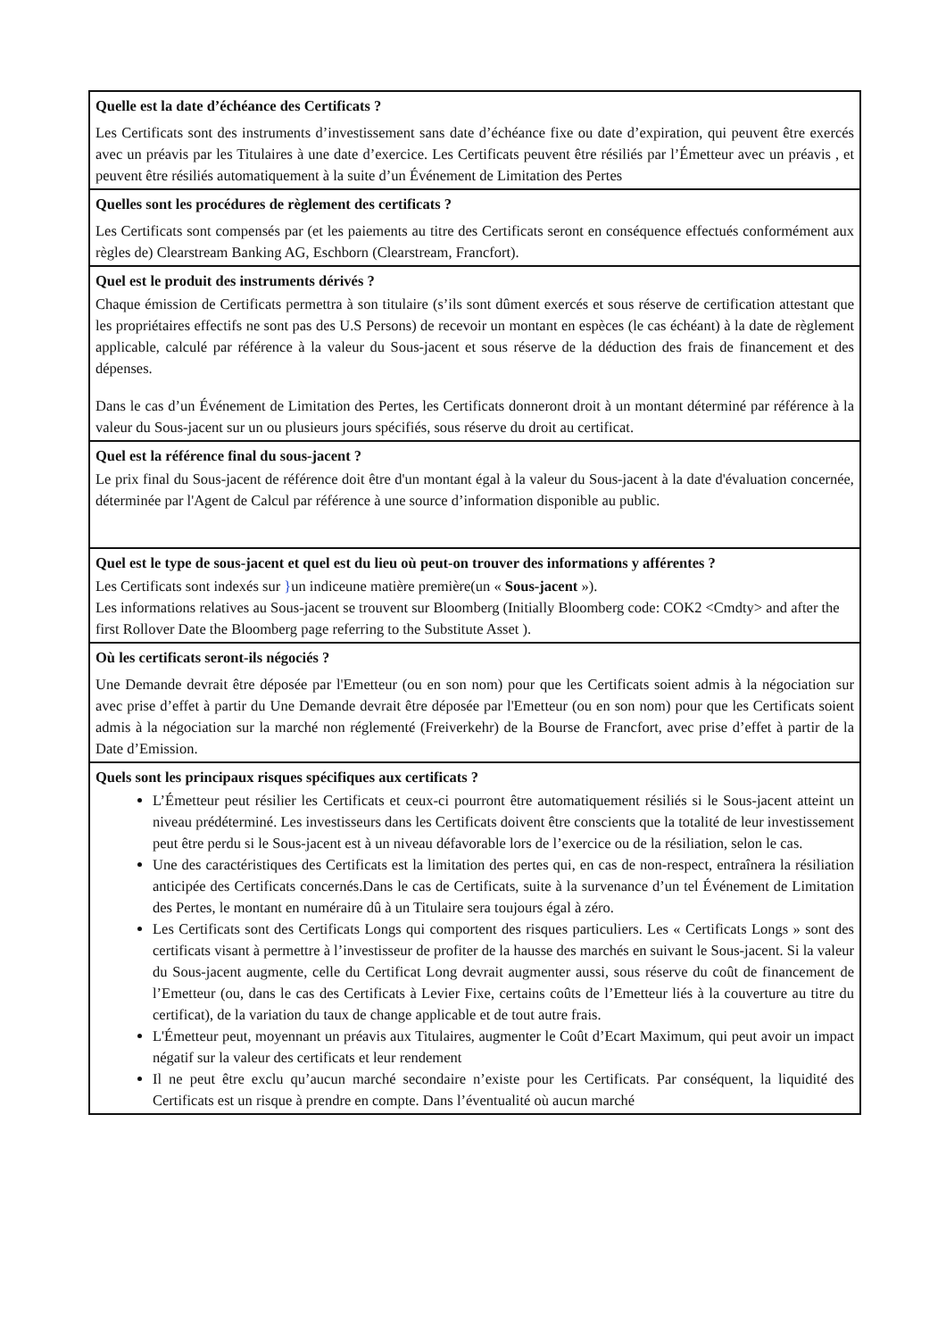| Quelle est la date d’échéance des Certificats ? Les Certificats sont des instruments d’investissement sans date d’échéance fixe ou date d’expiration, qui peuvent être exercés avec un préavis par les Titulaires à une date d’exercice. Les Certificats peuvent être résiliés par l’Émetteur avec un préavis , et peuvent être résiliés automatiquement à la suite d’un Événement de Limitation des Pertes |
| Quelles sont les procédures de règlement des certificats ? Les Certificats sont compensés par (et les paiements au titre des Certificats seront en conséquence effectués conformément aux règles de) Clearstream Banking AG, Eschborn (Clearstream, Francfort). |
| Quel est le produit des instruments dérivés ? Chaque émission de Certificats permettra à son titulaire (s’ils sont dûment exercés et sous réserve de certification attestant que les propriétaires effectifs ne sont pas des U.S Persons) de recevoir un montant en espèces (le cas échéant) à la date de règlement applicable, calculé par référence à la valeur du Sous-jacent et sous réserve de la déduction des frais de financement et des dépenses. Dans le cas d’un Événement de Limitation des Pertes, les Certificats donneront droit à un montant déterminé par référence à la valeur du Sous-jacent sur un ou plusieurs jours spécifiés, sous réserve du droit au certificat. |
| Quel est la référence final du sous-jacent ? Le prix final du Sous-jacent de référence doit être d'un montant égal à la valeur du Sous-jacent à la date d'évaluation concernée, déterminée par l'Agent de Calcul par référence à une source d’information disponible au public. |
| Quel est le type de sous-jacent et quel est du lieu où peut-on trouver des informations y afférentes ? Les Certificats sont indexés sur } un indiceune matière première(un « Sous-jacent »). Les informations relatives au Sous-jacent se trouvent sur Bloomberg (Initially Bloomberg code: COK2 <Cmdty> and after the first Rollover Date the Bloomberg page referring to the Substitute Asset ). |
| Où les certificats seront-ils négociés ? Une Demande devrait être déposée par l'Emetteur (ou en son nom) pour que les Certificats soient admis à la négociation sur avec prise d’effet à partir du Une Demande devrait être déposée par l'Emetteur (ou en son nom) pour que les Certificats soient admis à la négociation sur la marché non réglementé (Freiverkehr) de la Bourse de Francfort, avec prise d’effet à partir de la Date d’Emission. |
| Quels sont les principaux risques spécifiques aux certificats ? L’Émetteur peut résilier les Certificats et ceux-ci pourront être automatiquement résiliés si le Sous-jacent atteint un niveau prédéterminé. Les investisseurs dans les Certificats doivent être conscients que la totalité de leur investissement peut être perdu si le Sous-jacent est à un niveau défavorable lors de l’exercice ou de la résiliation, selon le cas. Une des caractéristiques des Certificats est la limitation des pertes qui, en cas de non-respect, entraînera la résiliation anticipée des Certificats concernés.Dans le cas de Certificats, suite à la survenance d’un tel Événement de Limitation des Pertes, le montant en numéraire dû à un Titulaire sera toujours égal à zéro. Les Certificats sont des Certificats Longs qui comportent des risques particuliers. Les « Certificats Longs » sont des certificats visant à permettre à l’investisseur de profiter de la hausse des marchés en suivant le Sous-jacent. Si la valeur du Sous-jacent augmente, celle du Certificat Long devrait augmenter aussi, sous réserve du coût de financement de l’Emetteur (ou, dans le cas des Certificats à Levier Fixe, certains coûts de l’Emetteur liés à la couverture au titre du certificat), de la variation du taux de change applicable et de tout autre frais. L'Émetteur peut, moyennant un préavis aux Titulaires, augmenter le Coût d’Ecart Maximum, qui peut avoir un impact négatif sur la valeur des certificats et leur rendement Il ne peut être exclu qu’aucun marché secondaire n’existe pour les Certificats. Par conséquent, la liquidité des Certificats est un risque à prendre en compte. Dans l’éventualité où aucun marché |